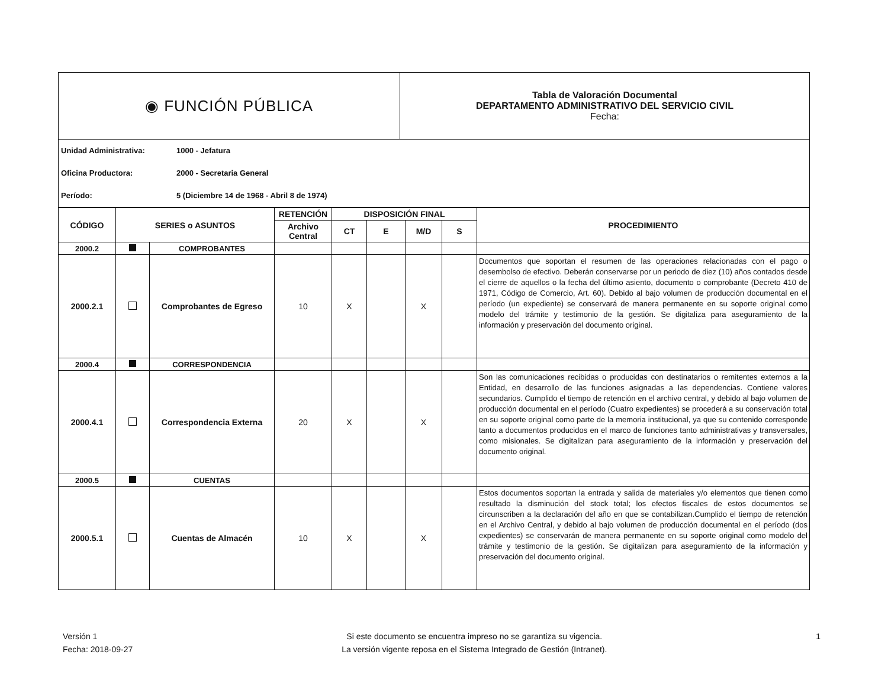| ◉ FUNCIÓN PÚBLICA | Tabla de Valoración Documental DEPARTAMENTO ADMINISTRATIVO DEL SERVICIO CIVIL Fecha: |
Unidad Administrativa: 1000 - Jefatura
Oficina Productora: 2000 - Secretaria General
Período: 5 (Diciembre 14 de 1968 - Abril 8 de 1974)
| CÓDIGO | SERIES o ASUNTOS | | RETENCIÓN | DISPOSICIÓN FINAL | | | | PROCEDIMIENTO |
| --- | --- | --- | --- | --- | --- | --- | --- | --- |
| | | | Archivo Central | CT | E | M/D | S | |
| 2000.2 | | COMPROBANTES | | | | | | |
| 2000.2.1 | | Comprobantes de Egreso | 10 | X | | X | | Documentos que soportan el resumen de las operaciones relacionadas con el pago o desembolso de efectivo. Deberán conservarse por un periodo de diez (10) años contados desde el cierre de aquellos o la fecha del último asiento, documento o comprobante (Decreto 410 de 1971, Código de Comercio, Art. 60). Debido al bajo volumen de producción documental en el período (un expediente) se conservará de manera permanente en su soporte original como modelo del trámite y testimonio de la gestión. Se digitaliza para aseguramiento de la información y preservación del documento original. |
| 2000.4 | | CORRESPONDENCIA | | | | | | |
| 2000.4.1 | | Correspondencia Externa | 20 | X | | X | | Son las comunicaciones recibidas o producidas con destinatarios o remitentes externos a la Entidad, en desarrollo de las funciones asignadas a las dependencias. Contiene valores secundarios. Cumplido el tiempo de retención en el archivo central, y debido al bajo volumen de producción documental en el período (Cuatro expedientes) se procederá a su conservación total en su soporte original como parte de la memoria institucional, ya que su contenido corresponde tanto a documentos producidos en el marco de funciones tanto administrativas y transversales, como misionales. Se digitalizan para aseguramiento de la información y preservación del documento original. |
| 2000.5 | | CUENTAS | | | | | | |
| 2000.5.1 | | Cuentas de Almacén | 10 | X | | X | | Estos documentos soportan la entrada y salida de materiales y/o elementos que tienen como resultado la disminución del stock total; los efectos fiscales de estos documentos se circunscriben a la declaración del año en que se contabilizan.Cumplido el tiempo de retención en el Archivo Central, y debido al bajo volumen de producción documental en el período (dos expedientes) se conservarán de manera permanente en su soporte original como modelo del trámite y testimonio de la gestión. Se digitalizan para aseguramiento de la información y preservación del documento original. |
Versión 1
Fecha: 2018-09-27
Si este documento se encuentra impreso no se garantiza su vigencia.
La versión vigente reposa en el Sistema Integrado de Gestión (Intranet).
1